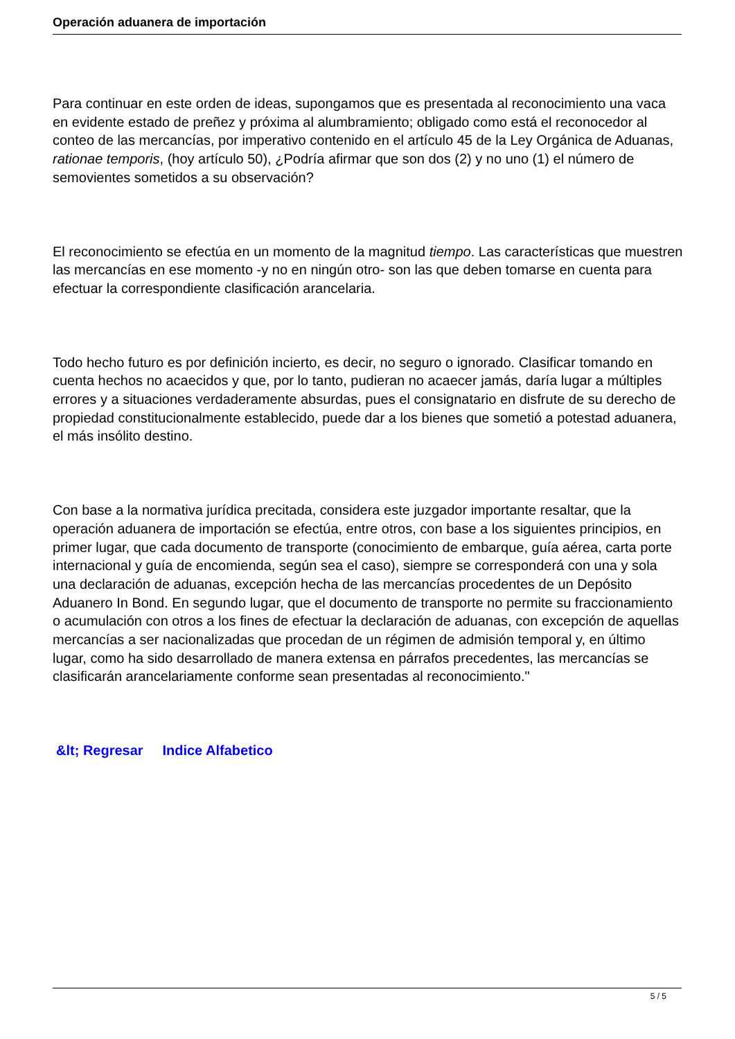Operación aduanera de importación
Para continuar en este orden de ideas, supongamos que es presentada al reconocimiento una vaca en evidente estado de preñez y próxima al alumbramiento; obligado como está el reconocedor al conteo de las mercancías, por imperativo contenido en el artículo 45 de la Ley Orgánica de Aduanas, rationae temporis, (hoy artículo 50), ¿Podría afirmar que son dos (2) y no uno (1) el número de semovientes sometidos a su observación?
El reconocimiento se efectúa en un momento de la magnitud tiempo. Las características que muestren las mercancías en ese momento -y no en ningún otro- son las que deben tomarse en cuenta para efectuar la correspondiente clasificación arancelaria.
Todo hecho futuro es por definición incierto, es decir, no seguro o ignorado. Clasificar tomando en cuenta hechos no acaecidos y que, por lo tanto, pudieran no acaecer jamás, daría lugar a múltiples errores y a situaciones verdaderamente absurdas, pues el consignatario en disfrute de su derecho de propiedad constitucionalmente establecido, puede dar a los bienes que sometió a potestad aduanera, el más insólito destino.
Con base a la normativa jurídica precitada, considera este juzgador importante resaltar, que la operación aduanera de importación se efectúa, entre otros, con base a los siguientes principios, en primer lugar, que cada documento de transporte (conocimiento de embarque, guía aérea, carta porte internacional y guía de encomienda, según sea el caso), siempre se corresponderá con una y sola una declaración de aduanas, excepción hecha de las mercancías procedentes de un Depósito Aduanero In Bond. En segundo lugar, que el documento de transporte no permite su fraccionamiento o acumulación con otros a los fines de efectuar la declaración de aduanas, con excepción de aquellas mercancías a ser nacionalizadas que procedan de un régimen de admisión temporal y, en último lugar, como ha sido desarrollado de manera extensa en párrafos precedentes, las mercancías se clasificarán arancelariamente conforme sean presentadas al reconocimiento."
&lt; Regresar Indice Alfabetico
5 / 5